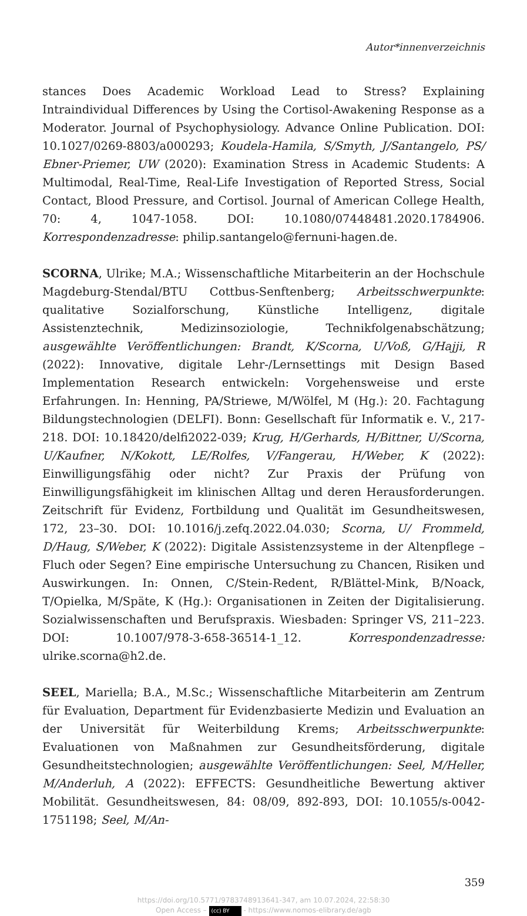Autor*innenverzeichnis
stances Does Academic Workload Lead to Stress? Explaining Intraindividual Differences by Using the Cortisol-Awakening Response as a Moderator. Journal of Psychophysiology. Advance Online Publication. DOI: 10.1027/0269-8803/a000293; Koudela-Hamila, S/Smyth, J/Santangelo, PS/ Ebner-Priemer, UW (2020): Examination Stress in Academic Students: A Multimodal, Real-Time, Real-Life Investigation of Reported Stress, Social Contact, Blood Pressure, and Cortisol. Journal of American College Health, 70: 4, 1047-1058. DOI: 10.1080/07448481.2020.1784906. Korrespondenzadresse: philip.santangelo@fernuni-hagen.de.
SCORNA, Ulrike; M.A.; Wissenschaftliche Mitarbeiterin an der Hochschule Magdeburg-Stendal/BTU Cottbus-Senftenberg; Arbeitsschwerpunkte: qualitative Sozialforschung, Künstliche Intelligenz, digitale Assistenztechnik, Medizinsoziologie, Technikfolgenabschätzung; ausgewählte Veröffentlichungen: Brandt, K/Scorna, U/Voß, G/Hajji, R (2022): Innovative, digitale Lehr-/Lernsettings mit Design Based Implementation Research entwickeln: Vorgehensweise und erste Erfahrungen. In: Henning, PA/Striewe, M/Wölfel, M (Hg.): 20. Fachtagung Bildungstechnologien (DELFI). Bonn: Gesellschaft für Informatik e. V., 217-218. DOI: 10.18420/delfi2022-039; Krug, H/Gerhards, H/Bittner, U/Scorna, U/Kaufner, N/Kokott, LE/Rolfes, V/Fangerau, H/Weber, K (2022): Einwilligungsfähig oder nicht? Zur Praxis der Prüfung von Einwilligungsfähigkeit im klinischen Alltag und deren Herausforderungen. Zeitschrift für Evidenz, Fortbildung und Qualität im Gesundheitswesen, 172, 23–30. DOI: 10.1016/j.zefq.2022.04.030; Scorna, U/ Frommeld, D/Haug, S/Weber, K (2022): Digitale Assistenzsysteme in der Altenpflege – Fluch oder Segen? Eine empirische Untersuchung zu Chancen, Risiken und Auswirkungen. In: Onnen, C/Stein-Redent, R/Blättel-Mink, B/Noack, T/Opielka, M/Späte, K (Hg.): Organisationen in Zeiten der Digitalisierung. Sozialwissenschaften und Berufspraxis. Wiesbaden: Springer VS, 211–223. DOI: 10.1007/978-3-658-36514-1_12. Korrespondenzadresse: ulrike.scorna@h2.de.
SEEL, Mariella; B.A., M.Sc.; Wissenschaftliche Mitarbeiterin am Zentrum für Evaluation, Department für Evidenzbasierte Medizin und Evaluation an der Universität für Weiterbildung Krems; Arbeitsschwerpunkte: Evaluationen von Maßnahmen zur Gesundheitsförderung, digitale Gesundheitstechnologien; ausgewählte Veröffentlichungen: Seel, M/Heller, M/Anderluh, A (2022): EFFECTS: Gesundheitliche Bewertung aktiver Mobilität. Gesundheitswesen, 84: 08/09, 892-893, DOI: 10.1055/s-0042-1751198; Seel, M/An-
359
https://doi.org/10.5771/9783748913641-347, am 10.07.2024, 22:58:30
Open Access – (cc) BY - https://www.nomos-elibrary.de/agb